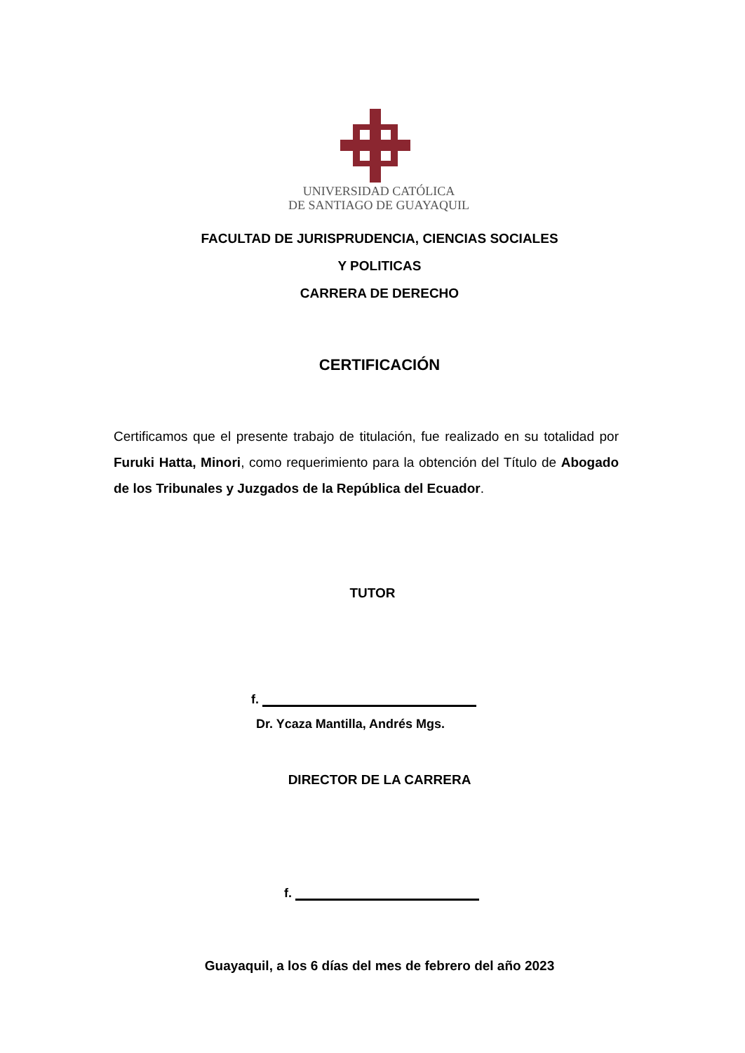UNIVERSIDAD CATÓLICA
DE SANTIAGO DE GUAYAQUIL
FACULTAD DE JURISPRUDENCIA, CIENCIAS SOCIALES
Y POLITICAS
CARRERA DE DERECHO
CERTIFICACIÓN
Certificamos que el presente trabajo de titulación, fue realizado en su totalidad por Furuki Hatta, Minori, como requerimiento para la obtención del Título de Abogado de los Tribunales y Juzgados de la República del Ecuador.
TUTOR
f.
Dr. Ycaza Mantilla, Andrés Mgs.
DIRECTOR DE LA CARRERA
f.
Guayaquil, a los 6 días del mes de febrero del año 2023